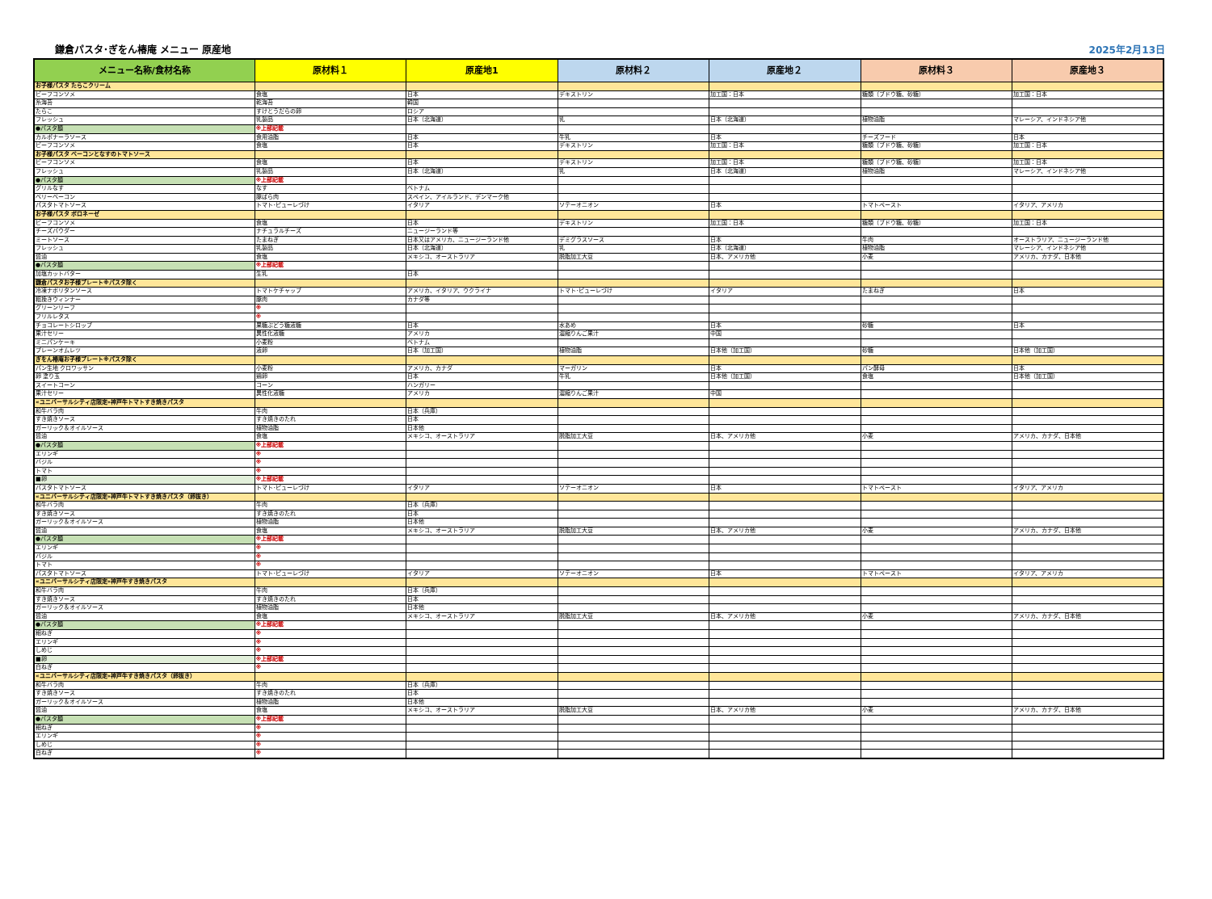鎌倉パスタ･ぎをん椿庵 メニュー 原産地
2025年2月13日
| メニュー名称/食材名称 | 原材料１ | 原産地1 | 原材料２ | 原産地２ | 原材料３ | 原産地３ |
| --- | --- | --- | --- | --- | --- | --- |
| お子様パスタ たらこクリーム | | | | | | |
| ビーフコンソメ | 食塩 | 日本 | デキストリン | 加工国：日本 | 糖類（ブドウ糖、砂糖） | 加工国：日本 |
| 糸海苔 | 乾海苔 | 韓国 | | | | |
| たらこ | すけとうだらの卵 | ロシア | | | | |
| フレッシュ | 乳製品 | 日本（北海道） | 乳 | 日本（北海道） | 植物油脂 | マレーシア、インドネシア他 |
| ●パスタ麺 | ※上部記載 | | | | | |
| カルボナーラソース | 食用油脂 | 日本 | 牛乳 | 日本 | チーズフード | 日本 |
| ビーフコンソメ | 食塩 | 日本 | デキストリン | 加工国：日本 | 糖類（ブドウ糖、砂糖） | 加工国：日本 |
| お子様パスタ ベーコンとなすのトマトソース | | | | | | |
| ビーフコンソメ | 食塩 | 日本 | デキストリン | 加工国：日本 | 糖類（ブドウ糖、砂糖） | 加工国：日本 |
| フレッシュ | 乳製品 | 日本（北海道） | 乳 | 日本（北海道） | 植物油脂 | マレーシア、インドネシア他 |
| ●パスタ麺 | ※上部記載 | | | | | |
| グリルなす | なす | ベトナム | | | | |
| ベリーベーコン | 豚ばら肉 | スペイン、アイルランド、デンマーク他 | | | | |
| パスタトマトソース | トマト･ピューレづけ | イタリア | ソテーオニオン | 日本 | トマトペースト | イタリア、アメリカ |
| お子様パスタ ボロネーゼ | | | | | | |
| ビーフコンソメ | 食塩 | 日本 | デキストリン | 加工国：日本 | 糖類（ブドウ糖、砂糖） | 加工国：日本 |
| チーズパウダー | ナチュラルチーズ | ニュージーランド等 | | | | |
| ミートソース | たまねぎ | 日本又はアメリカ、ニュージーランド他 | デミグラスソース | 日本 | 牛肉 | オーストラリア、ニュージーランド他 |
| フレッシュ | 乳製品 | 日本（北海道） | 乳 | 日本（北海道） | 植物油脂 | マレーシア、インドネシア他 |
| 醤油 | 食塩 | メキシコ、オーストラリア | 脱脂加工大豆 | 日本、アメリカ他 | 小麦 | アメリカ、カナダ、日本他 |
| ●パスタ麺 | ※上部記載 | | | | | |
| 加塩カットバター | 生乳 | 日本 | | | | |
| 鎌倉パスタお子様プレート※パスタ除く | | | | | | |
| 冷凍ナポリタンソース | トマトケチャップ | アメリカ、イタリア、ウクライナ | トマト･ピューレづけ | イタリア | たまねぎ | 日本 |
| 粗挽きウィンナー | 豚肉 | カナダ等 | | | | |
| グリーンリーフ | ※ | | | | | |
| フリルレタス | ※ | | | | | |
| チョコレートシロップ | 果糖ぶどう糖液糖 | 日本 | 水あめ | 日本 | 砂糖 | 日本 |
| 果汁セリー | 異性化液糖 | アメリカ | 濃縮りんご果汁 | 中国 | | |
| ミニパンケーキ | 小麦粉 | ベトナム | | | | |
| プレーンオムレツ | 液卵 | 日本（加工国） | 植物油脂 | 日本他（加工国） | 砂糖 | 日本他（加工国） |
| ぎをん椿庵お子様プレート※パスタ除く | | | | | | |
| パン生地 クロワッサン | 小麦粉 | アメリカ、カナダ | マーガリン | 日本 | パン酵母 | 日本 |
| 卵 塗り玉 | 鶏卵 | 日本 | 牛乳 | 日本他（加工国） | 食塩 | 日本他（加工国） |
| スイートコーン | コーン | ハンガリー | | | | |
| 果汁セリー | 異性化液糖 | アメリカ | 濃縮りんご果汁 | 中国 | | |
| «ユニバーサルシティ店限定»神戸牛トマトすき焼きパスタ | | | | | | |
| 和牛バラ肉 | 牛肉 | 日本（兵庫） | | | | |
| すき焼きソース | すき焼きのたれ | 日本 | | | | |
| ガーリック＆オイルソース | 植物油脂 | 日本他 | | | | |
| 醤油 | 食塩 | メキシコ、オーストラリア | 脱脂加工大豆 | 日本、アメリカ他 | 小麦 | アメリカ、カナダ、日本他 |
| ●パスタ麺 | ※上部記載 | | | | | |
| エリンギ | ※ | | | | | |
| バジル | ※ | | | | | |
| トマト | ※ | | | | | |
| ■卵 | ※上部記載 | | | | | |
| パスタトマトソース | トマト･ピューレづけ | イタリア | ソテーオニオン | 日本 | トマトペースト | イタリア、アメリカ |
| «ユニバーサルシティ店限定»神戸牛トマトすき焼きパスタ（卵抜き） | | | | | | |
| 和牛バラ肉 | 牛肉 | 日本（兵庫） | | | | |
| すき焼きソース | すき焼きのたれ | 日本 | | | | |
| ガーリック＆オイルソース | 植物油脂 | 日本他 | | | | |
| 醤油 | 食塩 | メキシコ、オーストラリア | 脱脂加工大豆 | 日本、アメリカ他 | 小麦 | アメリカ、カナダ、日本他 |
| ●パスタ麺 | ※上部記載 | | | | | |
| エリンギ | ※ | | | | | |
| バジル | ※ | | | | | |
| トマト | ※ | | | | | |
| パスタトマトソース | トマト･ピューレづけ | イタリア | ソテーオニオン | 日本 | トマトペースト | イタリア、アメリカ |
| «ユニバーサルシティ店限定»神戸牛すき焼きパスタ | | | | | | |
| 和牛バラ肉 | 牛肉 | 日本（兵庫） | | | | |
| すき焼きソース | すき焼きのたれ | 日本 | | | | |
| ガーリック＆オイルソース | 植物油脂 | 日本他 | | | | |
| 醤油 | 食塩 | メキシコ、オーストラリア | 脱脂加工大豆 | 日本、アメリカ他 | 小麦 | アメリカ、カナダ、日本他 |
| ●パスタ麺 | ※上部記載 | | | | | |
| 細ねぎ | ※ | | | | | |
| エリンギ | ※ | | | | | |
| しめじ | ※ | | | | | |
| ■卵 | ※上部記載 | | | | | |
| 白ねぎ | ※ | | | | | |
| «ユニバーサルシティ店限定»神戸牛すき焼きパスタ（卵抜き） | | | | | | |
| 和牛バラ肉 | 牛肉 | 日本（兵庫） | | | | |
| すき焼きソース | すき焼きのたれ | 日本 | | | | |
| ガーリック＆オイルソース | 植物油脂 | 日本他 | | | | |
| 醤油 | 食塩 | メキシコ、オーストラリア | 脱脂加工大豆 | 日本、アメリカ他 | 小麦 | アメリカ、カナダ、日本他 |
| ●パスタ麺 | ※上部記載 | | | | | |
| 細ねぎ | ※ | | | | | |
| エリンギ | ※ | | | | | |
| しめじ | ※ | | | | | |
| 白ねぎ | ※ | | | | | |